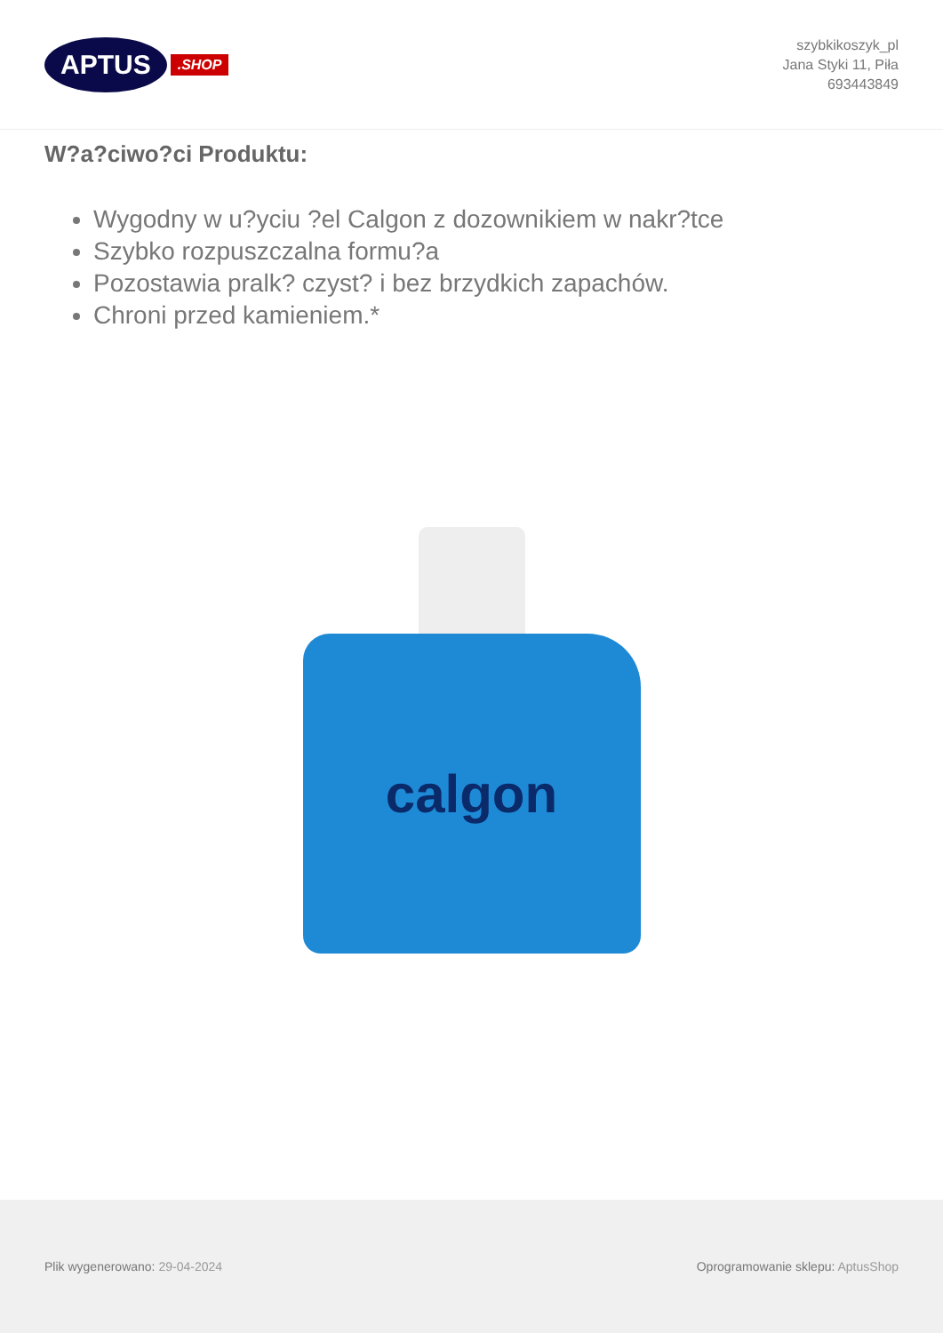APTUS.SHOP
szybkikoszyk_pl
Jana Styki 11, Piła
693443849
W?a?ciwo?ci Produktu:
Wygodny w u?yciu ?el Calgon z dozownikiem w nakr?tce
Szybko rozpuszczalna formu?a
Pozostawia pralk? czyst? i bez brzydkich zapachów.
Chroni przed kamieniem.*
calgon
Plik wygenerowano: 29-04-2024
Oprogramowanie sklepu: AptusShop